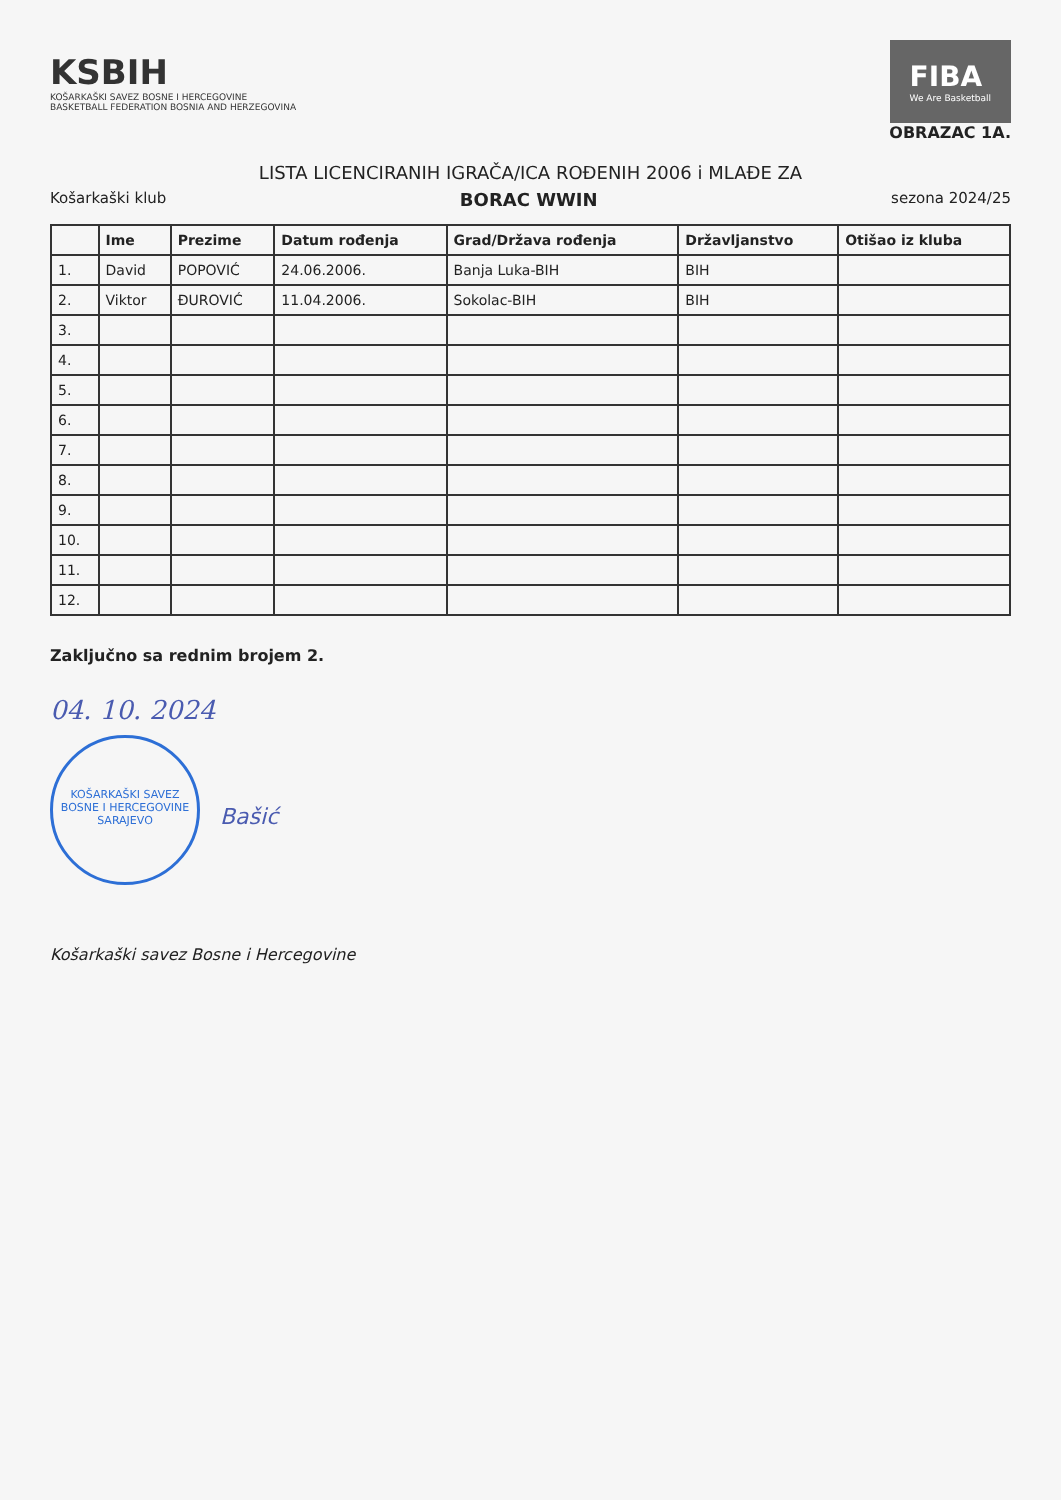KSBIH
KOŠARKAŠKI SAVEZ BOSNE I HERCEGOVINE
BASKETBALL FEDERATION BOSNIA AND HERZEGOVINA
FIBA
We Are Basketball
OBRAZAC 1A.
LISTA LICENCIRANIH IGRAČA/ICA ROĐENIH 2006 i MLAĐE ZA
Košarkaški klub BORAC WWIN sezona 2024/25
| | Ime | Prezime | Datum rođenja | Grad/Država rođenja | Državljanstvo | Otišao iz kluba |
| --- | --- | --- | --- | --- | --- | --- |
| 1. | David | POPOVIĆ | 24.06.2006. | Banja Luka-BIH | BIH | |
| 2. | Viktor | ĐUROVIĆ | 11.04.2006. | Sokolac-BIH | BIH | |
| 3. | | | | | | |
| 4. | | | | | | |
| 5. | | | | | | |
| 6. | | | | | | |
| 7. | | | | | | |
| 8. | | | | | | |
| 9. | | | | | | |
| 10. | | | | | | |
| 11. | | | | | | |
| 12. | | | | | | |
Zaključno sa rednim brojem 2.
04. 10. 2024
KOŠARKAŠKI SAVEZ BOSNE I HERCEGOVINE SARAJEVO Bašić
Košarkaški savez Bosne i Hercegovine